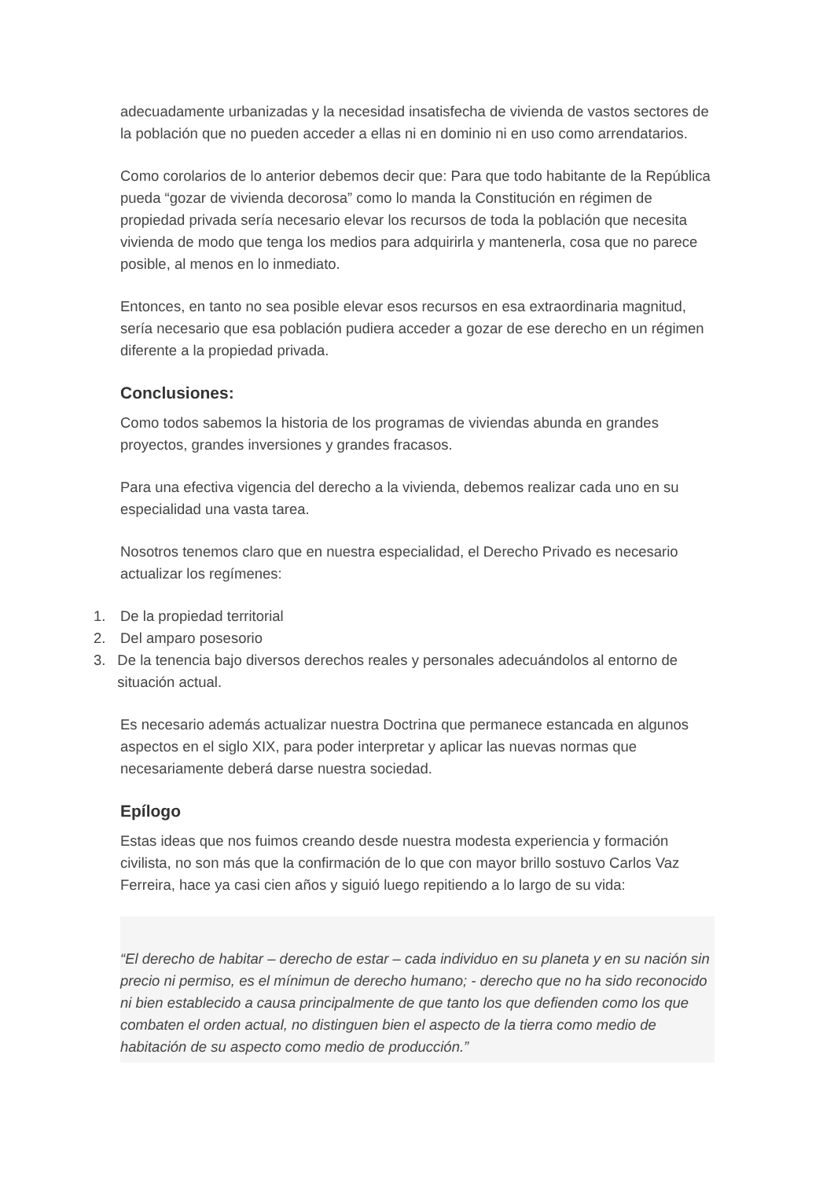adecuadamente urbanizadas y la necesidad insatisfecha de vivienda de vastos sectores de la población que no pueden acceder a ellas ni en dominio ni en uso como arrendatarios.
Como corolarios de lo anterior debemos decir que: Para que todo habitante de la República pueda “gozar de vivienda decorosa” como lo manda la Constitución en régimen de propiedad privada sería necesario elevar los recursos de toda la población que necesita vivienda de modo que tenga los medios para adquirirla y mantenerla, cosa que no parece posible, al menos en lo inmediato.
Entonces, en tanto no sea posible elevar esos recursos en esa extraordinaria magnitud, sería necesario que esa población pudiera acceder a gozar de ese derecho en un régimen diferente a la propiedad privada.
Conclusiones:
Como todos sabemos la historia de los programas de viviendas abunda en grandes proyectos, grandes inversiones y grandes fracasos.
Para una efectiva vigencia del derecho a la vivienda, debemos realizar cada uno en su especialidad una vasta tarea.
Nosotros tenemos claro que en nuestra especialidad, el Derecho Privado es necesario actualizar los regímenes:
1. De la propiedad territorial
2. Del amparo posesorio
3. De la tenencia bajo diversos derechos reales y personales adecuándolos al entorno de situación actual.
Es necesario además actualizar nuestra Doctrina que permanece estancada en algunos aspectos en el siglo XIX, para poder interpretar y aplicar las nuevas normas que necesariamente deberá darse nuestra sociedad.
Epílogo
Estas ideas que nos fuimos creando desde nuestra modesta experiencia y formación civilista, no son más que la confirmación de lo que con mayor brillo sostuvo Carlos Vaz Ferreira, hace ya casi cien años y siguió luego repitiendo a lo largo de su vida:
“El derecho de habitar – derecho de estar – cada individuo en su planeta y en su nación sin precio ni permiso, es el mínimun de derecho humano; - derecho que no ha sido reconocido ni bien establecido a causa principalmente de que tanto los que defienden como los que combaten el orden actual, no distinguen bien el aspecto de la tierra como medio de habitación de su aspecto como medio de producción.”